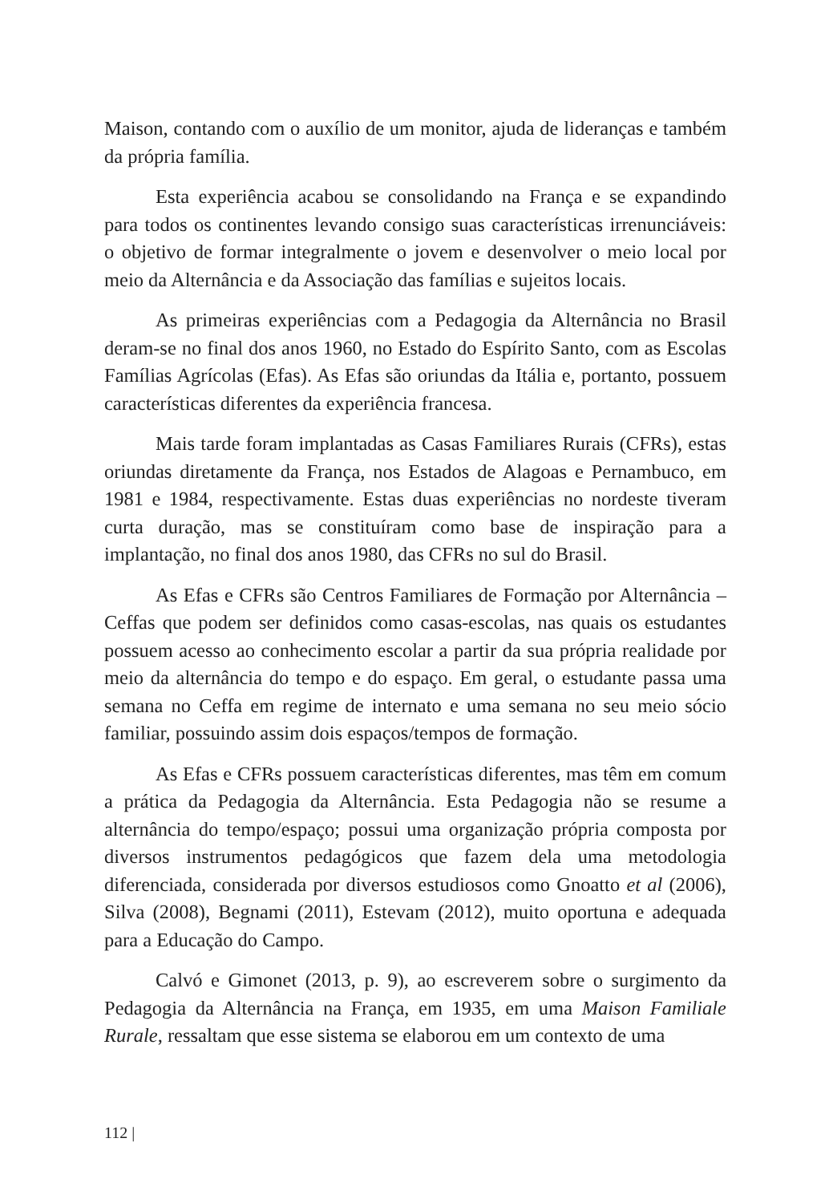Maison, contando com o auxílio de um monitor, ajuda de lideranças e também da própria família.
Esta experiência acabou se consolidando na França e se expandindo para todos os continentes levando consigo suas características irrenunciáveis: o objetivo de formar integralmente o jovem e desenvolver o meio local por meio da Alternância e da Associação das famílias e sujeitos locais.
As primeiras experiências com a Pedagogia da Alternância no Brasil deram-se no final dos anos 1960, no Estado do Espírito Santo, com as Escolas Famílias Agrícolas (Efas). As Efas são oriundas da Itália e, portanto, possuem características diferentes da experiência francesa.
Mais tarde foram implantadas as Casas Familiares Rurais (CFRs), estas oriundas diretamente da França, nos Estados de Alagoas e Pernambuco, em 1981 e 1984, respectivamente. Estas duas experiências no nordeste tiveram curta duração, mas se constituíram como base de inspiração para a implantação, no final dos anos 1980, das CFRs no sul do Brasil.
As Efas e CFRs são Centros Familiares de Formação por Alternância – Ceffas que podem ser definidos como casas-escolas, nas quais os estudantes possuem acesso ao conhecimento escolar a partir da sua própria realidade por meio da alternância do tempo e do espaço. Em geral, o estudante passa uma semana no Ceffa em regime de internato e uma semana no seu meio sócio familiar, possuindo assim dois espaços/tempos de formação.
As Efas e CFRs possuem características diferentes, mas têm em comum a prática da Pedagogia da Alternância. Esta Pedagogia não se resume a alternância do tempo/espaço; possui uma organização própria composta por diversos instrumentos pedagógicos que fazem dela uma metodologia diferenciada, considerada por diversos estudiosos como Gnoatto et al (2006), Silva (2008), Begnami (2011), Estevam (2012), muito oportuna e adequada para a Educação do Campo.
Calvó e Gimonet (2013, p. 9), ao escreverem sobre o surgimento da Pedagogia da Alternância na França, em 1935, em uma Maison Familiale Rurale, ressaltam que esse sistema se elaborou em um contexto de uma
112 |